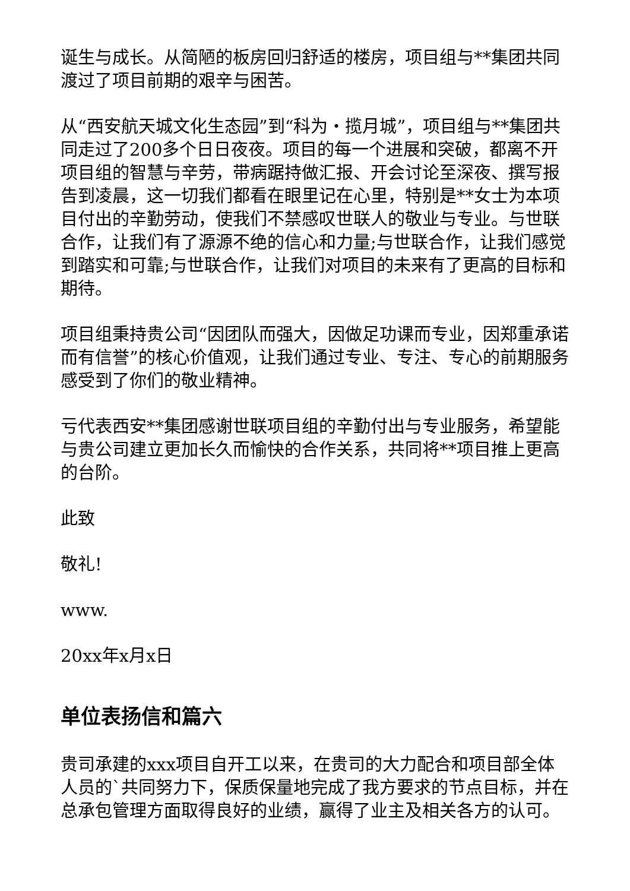诞生与成长。从简陋的板房回归舒适的楼房，项目组与**集团共同渡过了项目前期的艰辛与困苦。
从“西安航天城文化生态园”到“科为・揽月城”，项目组与**集团共同走过了200多个日日夜夜。项目的每一个进展和突破，都离不开项目组的智慧与辛劳，带病踞持做汇报、开会讨论至深夜、撰写报告到凌晨，这一切我们都看在眼里记在心里，特别是**女士为本项目付出的辛勤劳动，使我们不禁感叹世联人的敬业与专业。与世联合作，让我们有了源源不绝的信心和力量;与世联合作，让我们感觉到踏实和可靠;与世联合作，让我们对项目的未来有了更高的目标和期待。
项目组秉持贵公司“因团队而强大，因做足功课而专业，因郑重承诺而有信誉”的核心价值观，让我们通过专业、专注、专心的前期服务感受到了你们的敬业精神。
亏代表西安**集团感谢世联项目组的辛勤付出与专业服务，希望能与贵公司建立更加长久而愉快的合作关系，共同将**项目推上更高的台阶。
此致
敬礼!
www.
20xx年x月x日
单位表扬信和篇六
贵司承建的xxx项目自开工以来，在贵司的大力配合和项目部全体人员的`共同努力下，保质保量地完成了我方要求的节点目标，并在总承包管理方面取得良好的业绩，赢得了业主及相关各方的认可。